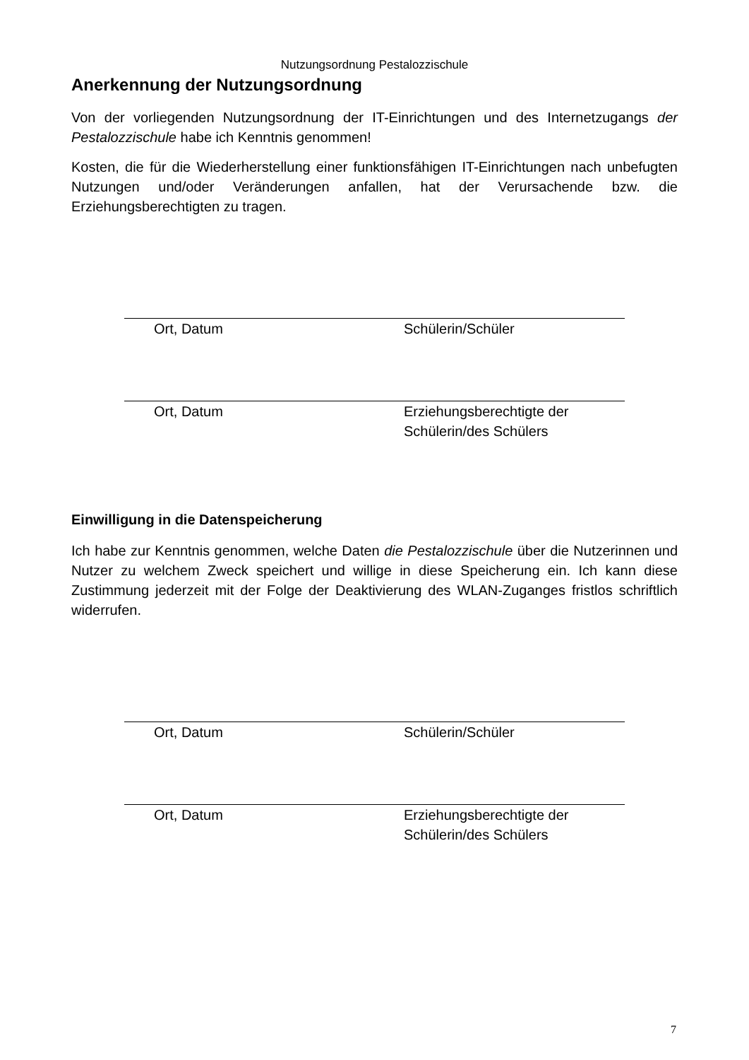Nutzungsordnung Pestalozzischule
Anerkennung der Nutzungsordnung
Von der vorliegenden Nutzungsordnung der IT-Einrichtungen und des Internetzugangs der Pestalozzischule habe ich Kenntnis genommen!
Kosten, die für die Wiederherstellung einer funktionsfähigen IT-Einrichtungen nach unbefugten Nutzungen und/oder Veränderungen anfallen, hat der Verursachende bzw. die Erziehungsberechtigten zu tragen.
Ort, Datum Schülerin/Schüler
Ort, Datum Erziehungsberechtigte der
Schülerin/des Schülers
Einwilligung in die Datenspeicherung
Ich habe zur Kenntnis genommen, welche Daten die Pestalozzischule über die Nutzerinnen und Nutzer zu welchem Zweck speichert und willige in diese Speicherung ein. Ich kann diese Zustimmung jederzeit mit der Folge der Deaktivierung des WLAN-Zuganges fristlos schriftlich widerrufen.
Ort, Datum Schülerin/Schüler
Ort, Datum Erziehungsberechtigte der
Schülerin/des Schülers
7